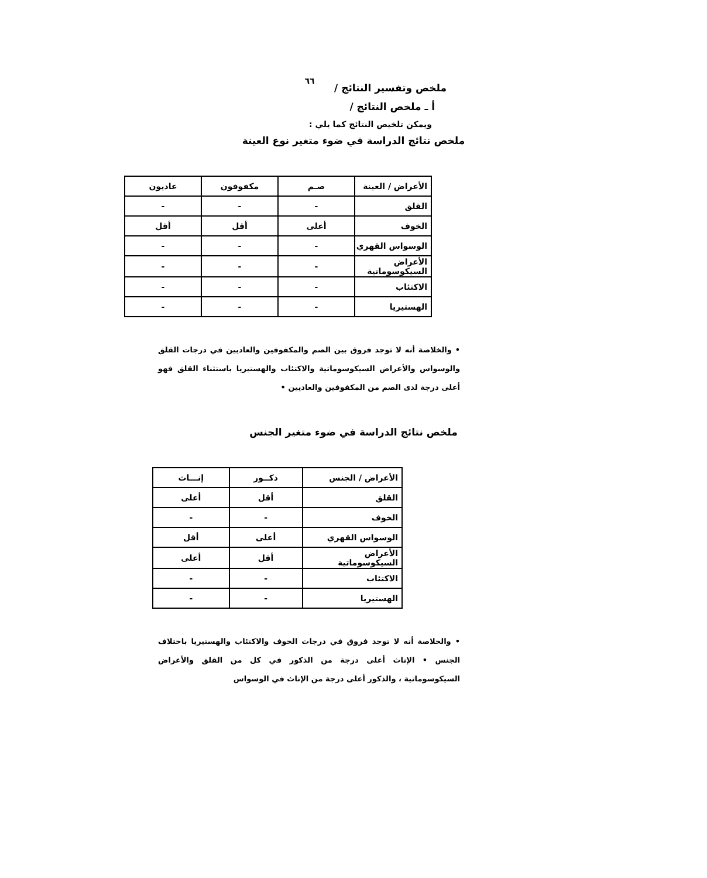٦٦
ملخص وتفسير النتائج /
أ ـ ملخص النتائج /
ويمكن تلخيص النتائج كما يلي :
ملخص نتائج الدراسة في ضوء متغير نوع العينة
| الأعراض / العينة | صـم | مكفوفون | عاديون |
| --- | --- | --- | --- |
| القلق | - | - | - |
| الخوف | أعلى | أقل | أقل |
| الوسواس القهري | - | - | - |
| الأعراض السيكوسوماتية | - | - | - |
| الاكتئاب | - | - | - |
| الهستيريا | - | - | - |
• والخلاصة أنه لا توجد فروق بين الصم والمكفوفين والعاديين في درجات القلق والوسواس والأعراض السيكوسوماتية والاكتئاب والهستيريا باستثناء القلق فهو أعلى درجة لدى الصم من المكفوفين والعاديين •
ملخص نتائج الدراسة في ضوء متغير الجنس
| الأعراض / الجنس | ذكــور | إنـــاث |
| --- | --- | --- |
| القلق | أقل | أعلى |
| الخوف | - | - |
| الوسواس القهري | أعلى | أقل |
| الأعراض السيكوسوماتية | أقل | أعلى |
| الاكتئاب | - | - |
| الهستيريا | - | - |
• والخلاصة أنه لا توجد فروق في درجات الخوف والاكتئاب والهستيريا باختلاف الجنس • الإناث أعلى درجة من الذكور في كل من القلق والأعراض السيكوسوماتية ، والذكور أعلى درجة من الإناث في الوسواس